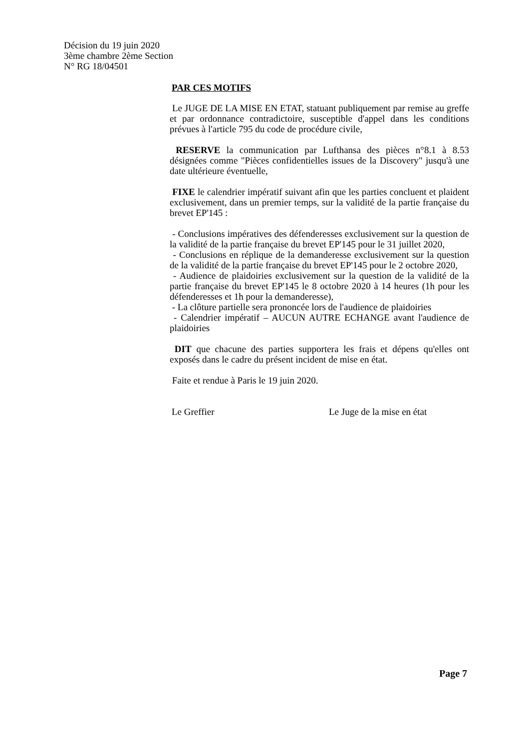Décision du 19 juin 2020
3ème chambre 2ème Section
N° RG 18/04501
PAR CES MOTIFS
Le JUGE DE LA MISE EN ETAT, statuant publiquement par remise au greffe et par ordonnance contradictoire, susceptible d'appel dans les conditions prévues à l'article 795 du code de procédure civile,
RESERVE la communication par Lufthansa des pièces n°8.1 à 8.53 désignées comme "Pièces confidentielles issues de la Discovery" jusqu'à une date ultérieure éventuelle,
FIXE le calendrier impératif suivant afin que les parties concluent et plaident exclusivement, dans un premier temps, sur la validité de la partie française du brevet EP'145 :
- Conclusions impératives des défenderesses exclusivement sur la question de la validité de la partie française du brevet EP'145 pour le 31 juillet 2020,
- Conclusions en réplique de la demanderesse exclusivement sur la question de la validité de la partie française du brevet EP'145 pour le 2 octobre 2020,
- Audience de plaidoiries exclusivement sur la question de la validité de la partie française du brevet EP'145 le 8 octobre 2020 à 14 heures (1h pour les défenderesses et 1h pour la demanderesse),
- La clôture partielle sera prononcée lors de l'audience de plaidoiries
- Calendrier impératif – AUCUN AUTRE ECHANGE avant l'audience de plaidoiries
DIT que chacune des parties supportera les frais et dépens qu'elles ont exposés dans le cadre du présent incident de mise en état.
Faite et rendue à Paris le 19 juin 2020.
Le Greffier Le Juge de la mise en état
Page 7